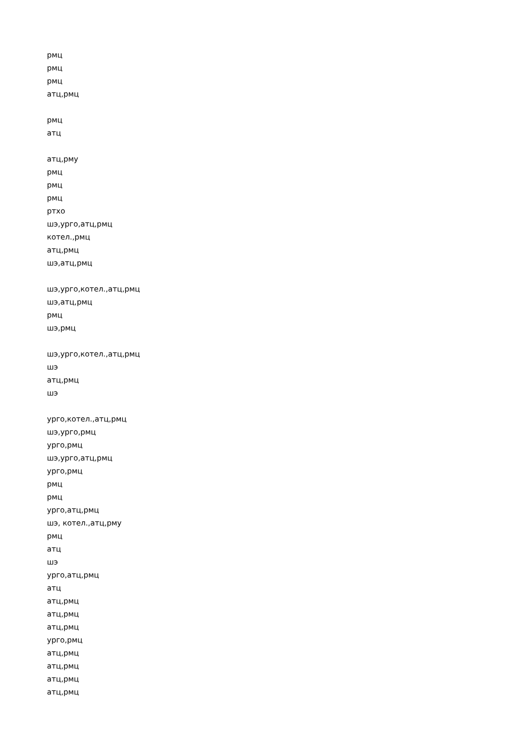рмц
рмц
рмц
атц,рмц
рмц
атц
атц,рму
рмц
рмц
рмц
ртхо
шэ,урго,атц,рмц
котел.,рмц
атц,рмц
шэ,атц,рмц
шэ,урго,котел.,атц,рмц
шэ,атц,рмц
рмц
шэ,рмц
шэ,урго,котел.,атц,рмц
шэ
атц,рмц
шэ
урго,котел.,атц,рмц
шэ,урго,рмц
урго,рмц
шэ,урго,атц,рмц
урго,рмц
рмц
рмц
урго,атц,рмц
шэ, котел.,атц,рму
рмц
атц
шэ
урго,атц,рмц
атц
атц,рмц
атц,рмц
атц,рмц
урго,рмц
атц,рмц
атц,рмц
атц,рмц
атц,рмц